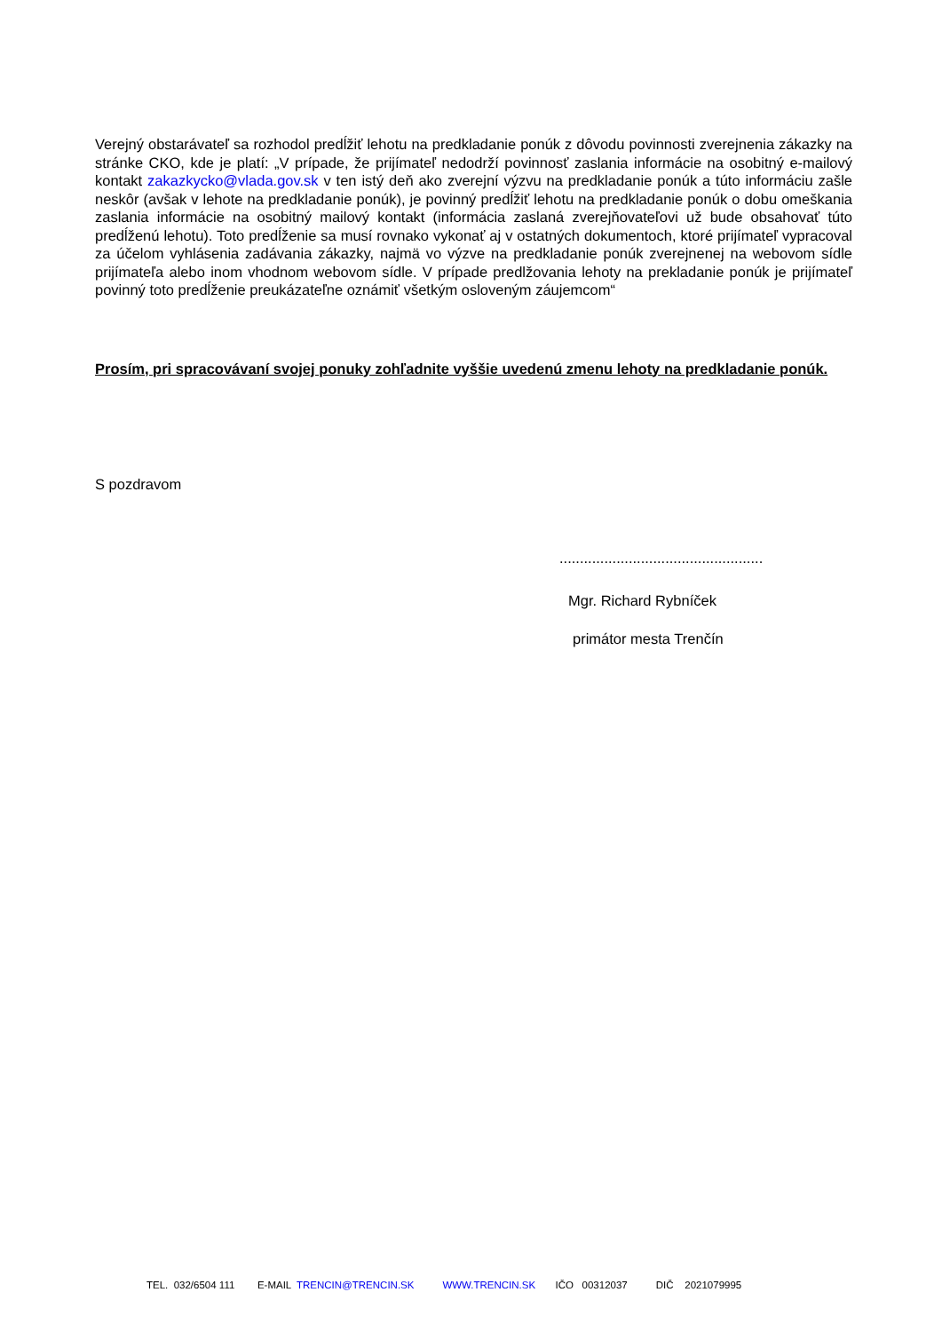Verejný obstarávateľ sa rozhodol predĺžiť lehotu na predkladanie ponúk z dôvodu povinnosti zverejnenia zákazky na stránke CKO, kde je platí: „V prípade, že prijímateľ nedodrží povinnosť zaslania informácie na osobitný e-mailový kontakt zakazkycko@vlada.gov.sk v ten istý deň ako zverejní výzvu na predkladanie ponúk a túto informáciu zašle neskôr (avšak v lehote na predkladanie ponúk), je povinný predĺžiť lehotu na predkladanie ponúk o dobu omeškania zaslania informácie na osobitný mailový kontakt (informácia zaslaná zverejňovateľovi už bude obsahovať túto predĺženú lehotu). Toto predĺženie sa musí rovnako vykonať aj v ostatných dokumentoch, ktoré prijímateľ vypracoval za účelom vyhlásenia zadávania zákazky, najmä vo výzve na predkladanie ponúk zverejnenej na webovom sídle prijímateľa alebo inom vhodnom webovom sídle. V prípade predlžovania lehoty na prekladanie ponúk je prijímateľ povinný toto predĺženie preukázateľne oznámiť všetkým osloveným záujemcom“
Prosím, pri spracovávaní svojej ponuky zohľadnite vyššie uvedenú zmenu lehoty na predkladanie ponúk.
S pozdravom
..................................................
Mgr. Richard Rybníček
primátor mesta Trenčín
TEL. 032/6504 111 E-MAIL TRENCIN@TRENCIN.SK WWW.TRENCIN.SK IČO 00312037 DIČ 2021079995